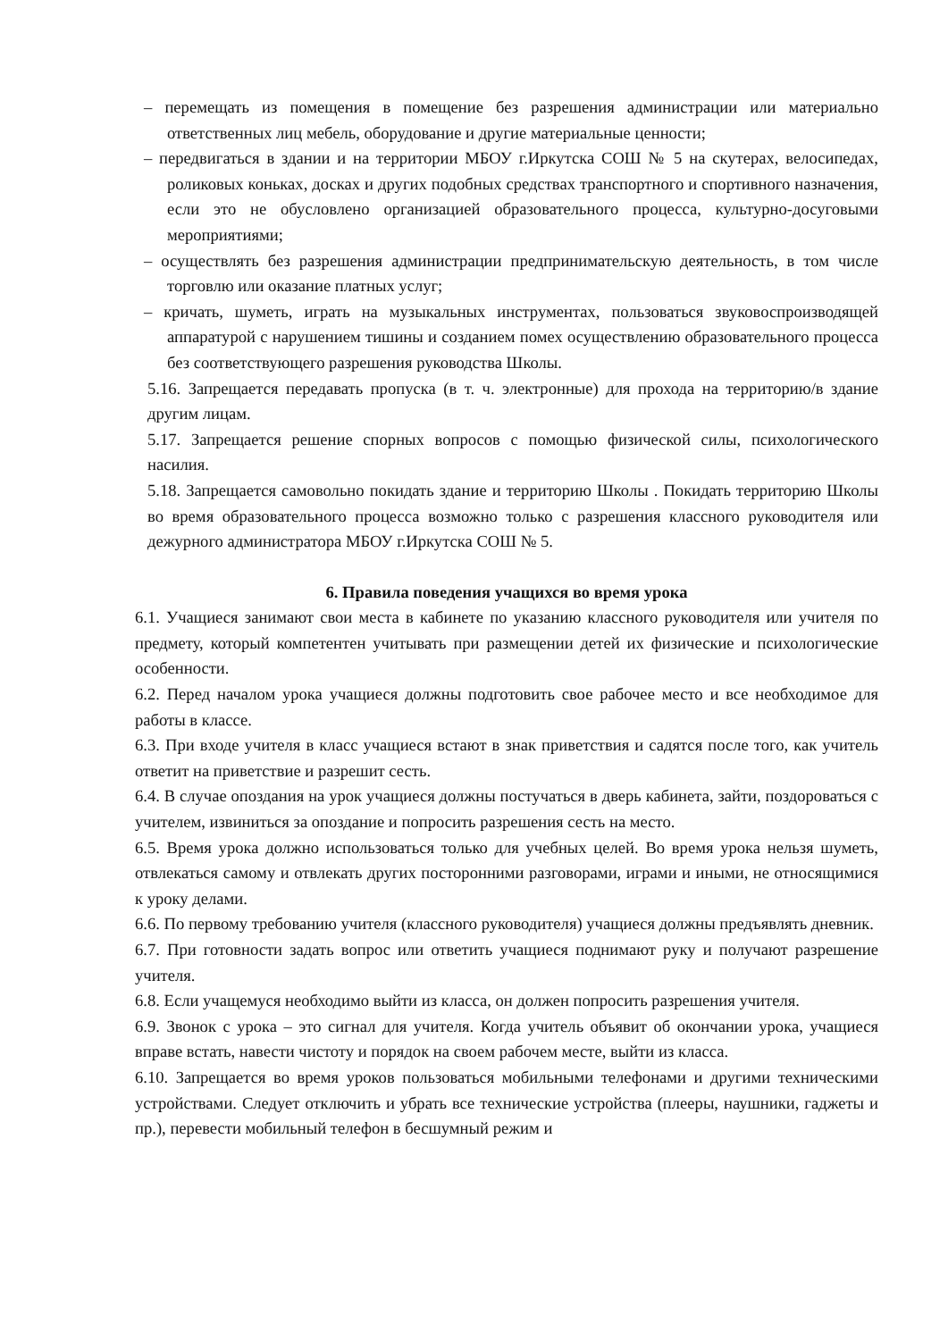– перемещать из помещения в помещение без разрешения администрации или материально ответственных лиц мебель, оборудование и другие материальные ценности;
– передвигаться в здании и на территории МБОУ г.Иркутска СОШ № 5 на скутерах, велосипедах, роликовых коньках, досках и других подобных средствах транспортного и спортивного назначения, если это не обусловлено организацией образовательного процесса, культурно-досуговыми мероприятиями;
– осуществлять без разрешения администрации предпринимательскую деятельность, в том числе торговлю или оказание платных услуг;
– кричать, шуметь, играть на музыкальных инструментах, пользоваться звуковоспроизводящей аппаратурой с нарушением тишины и созданием помех осуществлению образовательного процесса без соответствующего разрешения руководства Школы.
5.16. Запрещается передавать пропуска (в т. ч. электронные) для прохода на территорию/в здание другим лицам.
5.17. Запрещается решение спорных вопросов с помощью физической силы, психологического насилия.
5.18. Запрещается самовольно покидать здание и территорию Школы . Покидать территорию Школы во время образовательного процесса возможно только с разрешения классного руководителя или дежурного администратора МБОУ г.Иркутска СОШ № 5.
6. Правила поведения учащихся во время урока
6.1. Учащиеся занимают свои места в кабинете по указанию классного руководителя или учителя по предмету, который компетентен учитывать при размещении детей их физические и психологические особенности.
6.2. Перед началом урока учащиеся должны подготовить свое рабочее место и все необходимое для работы в классе.
6.3. При входе учителя в класс учащиеся встают в знак приветствия и садятся после того, как учитель ответит на приветствие и разрешит сесть.
6.4. В случае опоздания на урок учащиеся должны постучаться в дверь кабинета, зайти, поздороваться с учителем, извиниться за опоздание и попросить разрешения сесть на место.
6.5. Время урока должно использоваться только для учебных целей. Во время урока нельзя шуметь, отвлекаться самому и отвлекать других посторонними разговорами, играми и иными, не относящимися к уроку делами.
6.6. По первому требованию учителя (классного руководителя) учащиеся должны предъявлять дневник.
6.7. При готовности задать вопрос или ответить учащиеся поднимают руку и получают разрешение учителя.
6.8. Если учащемуся необходимо выйти из класса, он должен попросить разрешения учителя.
6.9. Звонок с урока – это сигнал для учителя. Когда учитель объявит об окончании урока, учащиеся вправе встать, навести чистоту и порядок на своем рабочем месте, выйти из класса.
6.10. Запрещается во время уроков пользоваться мобильными телефонами и другими техническими устройствами. Следует отключить и убрать все технические устройства (плееры, наушники, гаджеты и пр.), перевести мобильный телефон в бесшумный режим и